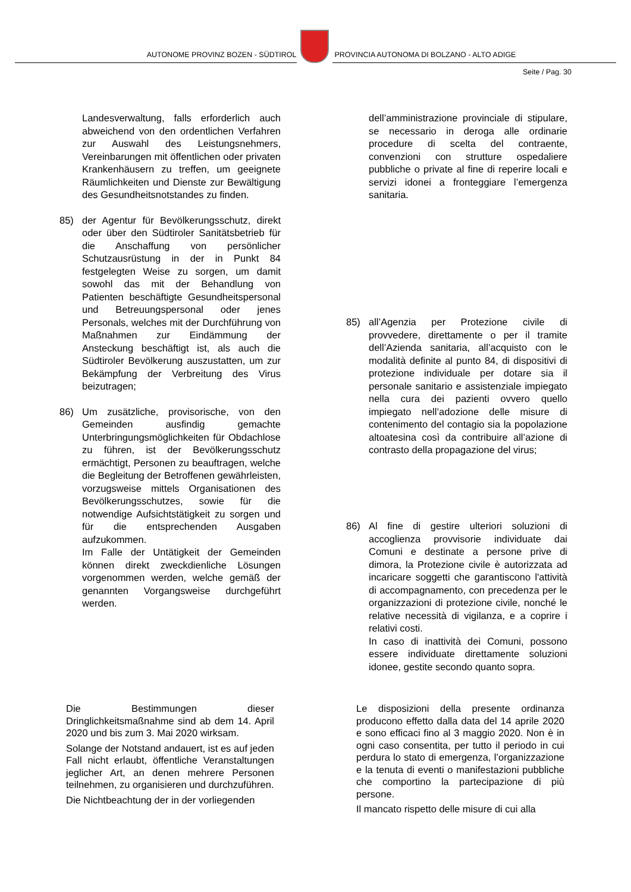AUTONOME PROVINZ BOZEN - SÜDTIROL
PROVINCIA AUTONOMA DI BOLZANO - ALTO ADIGE
Seite / Pag. 30
Landesverwaltung, falls erforderlich auch abweichend von den ordentlichen Verfahren zur Auswahl des Leistungsnehmers, Vereinbarungen mit öffentlichen oder privaten Krankenhäusern zu treffen, um geeignete Räumlichkeiten und Dienste zur Bewältigung des Gesundheitsnotstandes zu finden.
85) der Agentur für Bevölkerungsschutz, direkt oder über den Südtiroler Sanitätsbetrieb für die Anschaffung von persönlicher Schutzausrüstung in der in Punkt 84 festgelegten Weise zu sorgen, um damit sowohl das mit der Behandlung von Patienten beschäftigte Gesundheitspersonal und Betreuungspersonal oder jenes Personals, welches mit der Durchführung von Maßnahmen zur Eindämmung der Ansteckung beschäftigt ist, als auch die Südtiroler Bevölkerung auszustatten, um zur Bekämpfung der Verbreitung des Virus beizutragen;
86) Um zusätzliche, provisorische, von den Gemeinden ausfindig gemachte Unterbringungsmöglichkeiten für Obdachlose zu führen, ist der Bevölkerungsschutz ermächtigt, Personen zu beauftragen, welche die Begleitung der Betroffenen gewährleisten, vorzugsweise mittels Organisationen des Bevölkerungsschutzes, sowie für die notwendige Aufsichtstätigkeit zu sorgen und für die entsprechenden Ausgaben aufzukommen.
Im Falle der Untätigkeit der Gemeinden können direkt zweckdienliche Lösungen vorgenommen werden, welche gemäß der genannten Vorgangsweise durchgeführt werden.
dell’amministrazione provinciale di stipulare, se necessario in deroga alle ordinarie procedure di scelta del contraente, convenzioni con strutture ospedaliere pubbliche o private al fine di reperire locali e servizi idonei a fronteggiare l’emergenza sanitaria.
85) all’Agenzia per Protezione civile di provvedere, direttamente o per il tramite dell’Azienda sanitaria, all’acquisto con le modalità definite al punto 84, di dispositivi di protezione individuale per dotare sia il personale sanitario e assistenziale impiegato nella cura dei pazienti ovvero quello impiegato nell’adozione delle misure di contenimento del contagio sia la popolazione altoatesina così da contribuire all’azione di contrasto della propagazione del virus;
86) Al fine di gestire ulteriori soluzioni di accoglienza provvisorie individuate dai Comuni e destinate a persone prive di dimora, la Protezione civile è autorizzata ad incaricare soggetti che garantiscono l'attività di accompagnamento, con precedenza per le organizzazioni di protezione civile, nonché le relative necessità di vigilanza, e a coprire i relativi costi.
In caso di inattività dei Comuni, possono essere individuate direttamente soluzioni idonee, gestite secondo quanto sopra.
Die Bestimmungen dieser Dringlichkeitsmaßnahme sind ab dem 14. April 2020 und bis zum 3. Mai 2020 wirksam.
Solange der Notstand andauert, ist es auf jeden Fall nicht erlaubt, öffentliche Veranstaltungen jeglicher Art, an denen mehrere Personen teilnehmen, zu organisieren und durchzuführen.
Die Nichtbeachtung der in der vorliegenden
Le disposizioni della presente ordinanza producono effetto dalla data del 14 aprile 2020 e sono efficaci fino al 3 maggio 2020. Non è in ogni caso consentita, per tutto il periodo in cui perdura lo stato di emergenza, l’organizzazione e la tenuta di eventi o manifestazioni pubbliche che comportino la partecipazione di più persone.
Il mancato rispetto delle misure di cui alla